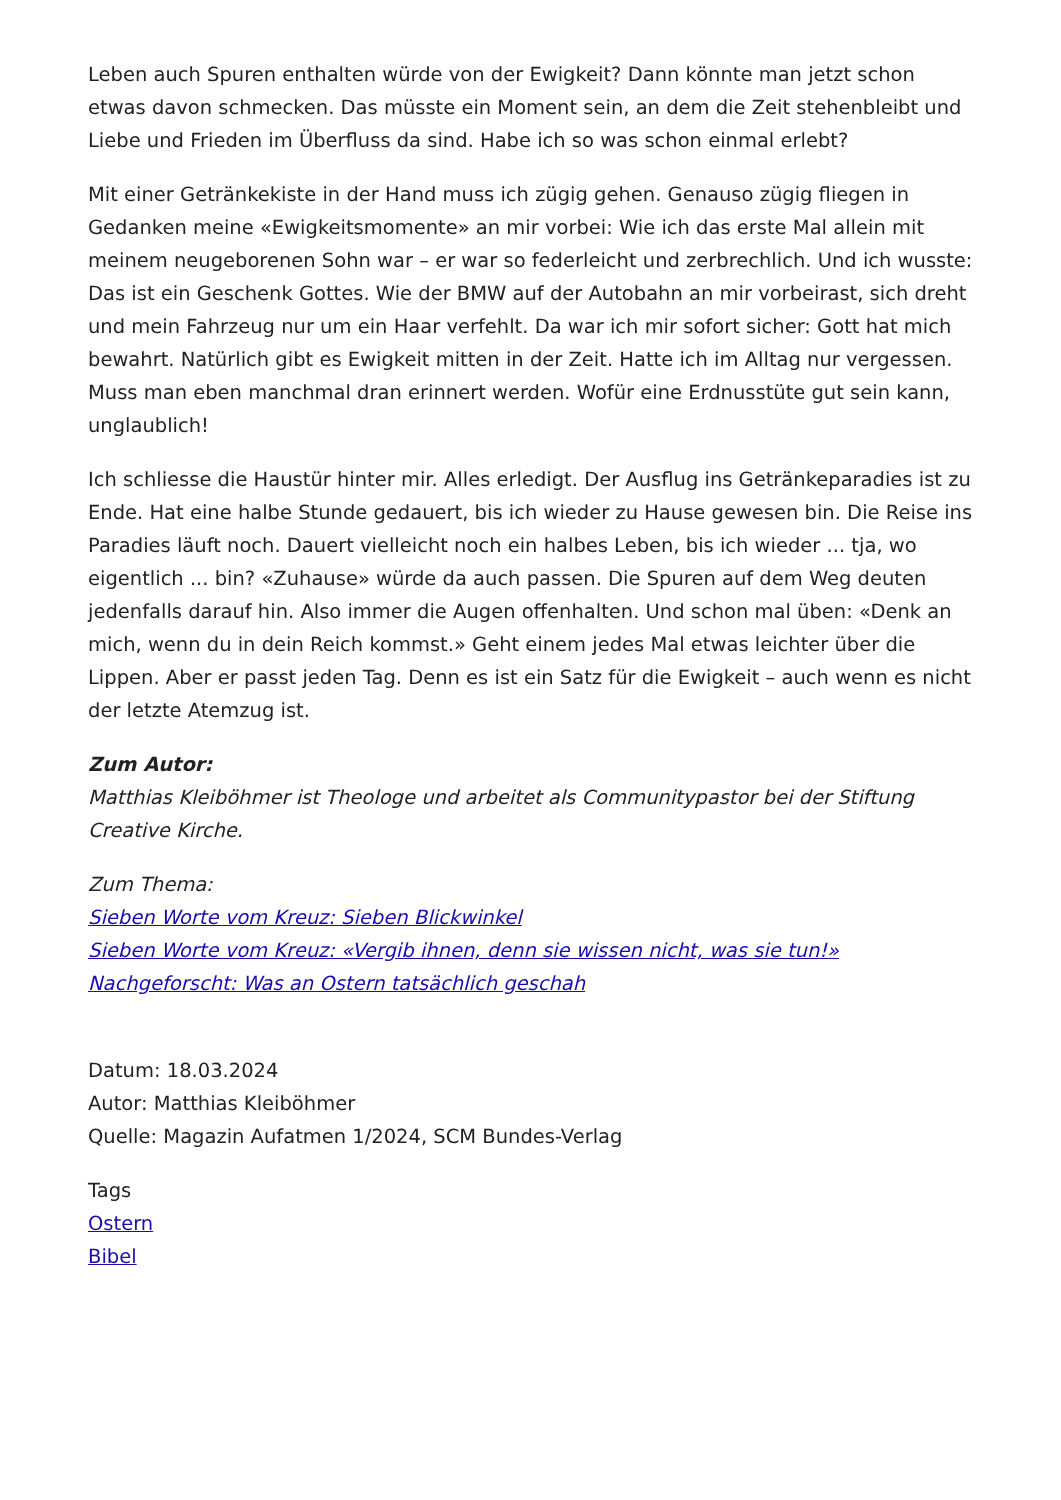Leben auch Spuren enthalten würde von der Ewigkeit? Dann könnte man jetzt schon etwas davon schmecken. Das müsste ein Moment sein, an dem die Zeit stehenbleibt und Liebe und Frieden im Überfluss da sind. Habe ich so was schon einmal erlebt?
Mit einer Getränkekiste in der Hand muss ich zügig gehen. Genauso zügig fliegen in Gedanken meine «Ewigkeitsmomente» an mir vorbei: Wie ich das erste Mal allein mit meinem neugeborenen Sohn war – er war so federleicht und zerbrechlich. Und ich wusste: Das ist ein Geschenk Gottes. Wie der BMW auf der Autobahn an mir vorbeirast, sich dreht und mein Fahrzeug nur um ein Haar verfehlt. Da war ich mir sofort sicher: Gott hat mich bewahrt. Natürlich gibt es Ewigkeit mitten in der Zeit. Hatte ich im Alltag nur vergessen. Muss man eben manchmal dran erinnert werden. Wofür eine Erdnusstüte gut sein kann, unglaublich!
Ich schliesse die Haustür hinter mir. Alles erledigt. Der Ausflug ins Getränkeparadies ist zu Ende. Hat eine halbe Stunde gedauert, bis ich wieder zu Hause gewesen bin. Die Reise ins Paradies läuft noch. Dauert vielleicht noch ein halbes Leben, bis ich wieder ... tja, wo eigentlich ... bin? «Zuhause» würde da auch passen. Die Spuren auf dem Weg deuten jedenfalls darauf hin. Also immer die Augen offenhalten. Und schon mal üben: «Denk an mich, wenn du in dein Reich kommst.» Geht einem jedes Mal etwas leichter über die Lippen. Aber er passt jeden Tag. Denn es ist ein Satz für die Ewigkeit – auch wenn es nicht der letzte Atemzug ist.
Zum Autor:
Matthias Kleiböhmer ist Theologe und arbeitet als Communitypastor bei der Stiftung Creative Kirche.
Zum Thema:
Sieben Worte vom Kreuz: Sieben Blickwinkel
Sieben Worte vom Kreuz: «Vergib ihnen, denn sie wissen nicht, was sie tun!»
Nachgeforscht: Was an Ostern tatsächlich geschah
Datum: 18.03.2024
Autor: Matthias Kleiböhmer
Quelle: Magazin Aufatmen 1/2024, SCM Bundes-Verlag
Tags
Ostern
Bibel